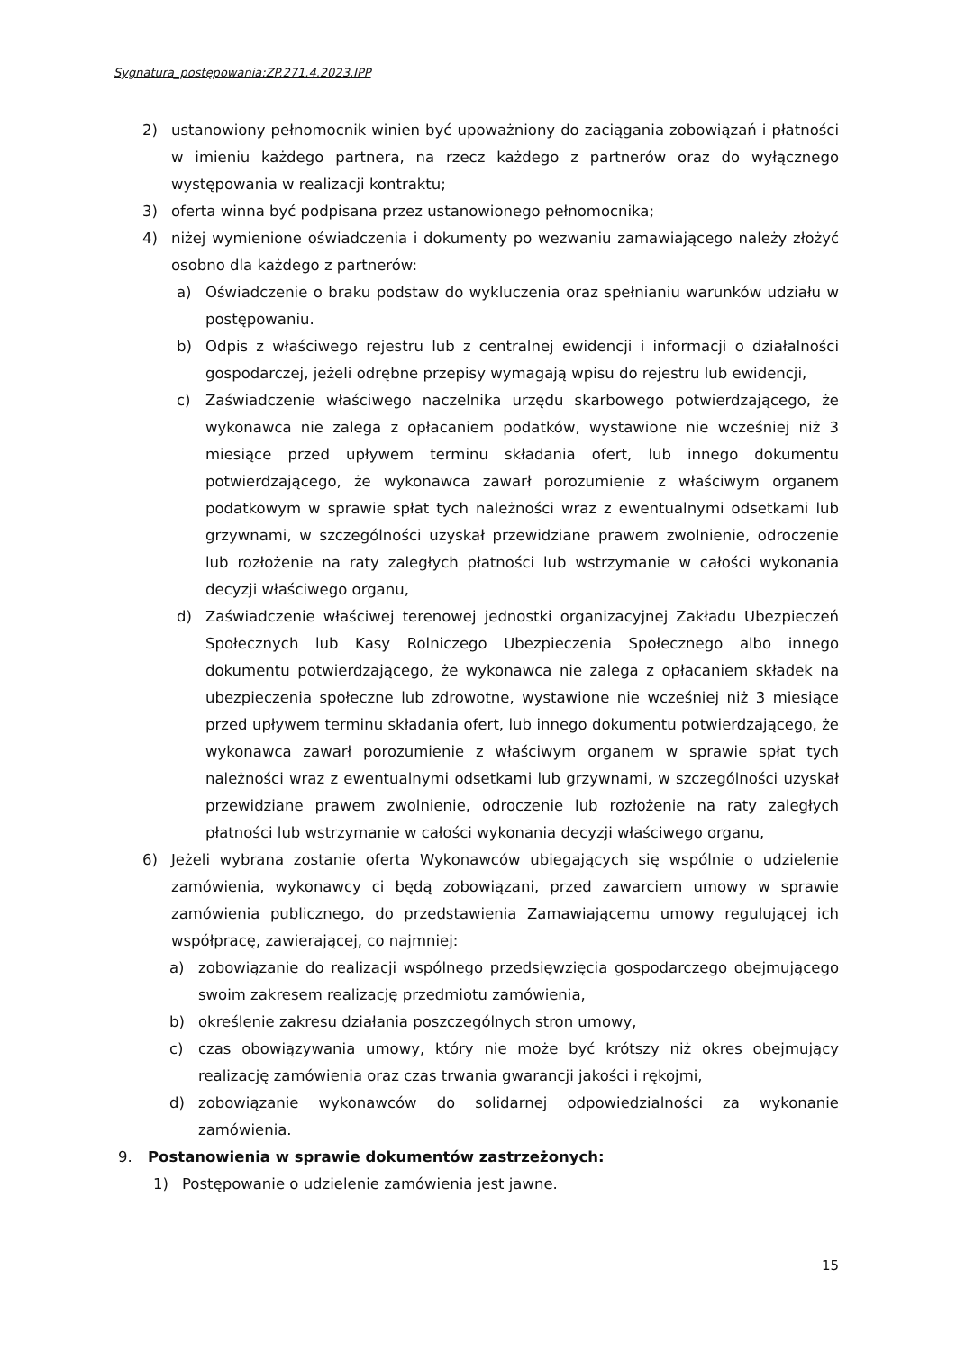Sygnatura_postępowania:ZP.271.4.2023.IPP
2) ustanowiony pełnomocnik winien być upoważniony do zaciągania zobowiązań i płatności w imieniu każdego partnera, na rzecz każdego z partnerów oraz do wyłącznego występowania w realizacji kontraktu;
3) oferta winna być podpisana przez ustanowionego pełnomocnika;
4) niżej wymienione oświadczenia i dokumenty po wezwaniu zamawiającego należy złożyć osobno dla każdego z partnerów:
a) Oświadczenie o braku podstaw do wykluczenia oraz spełnianiu warunków udziału w postępowaniu.
b) Odpis z właściwego rejestru lub z centralnej ewidencji i informacji o działalności gospodarczej, jeżeli odrębne przepisy wymagają wpisu do rejestru lub ewidencji,
c) Zaświadczenie właściwego naczelnika urzędu skarbowego potwierdzającego, że wykonawca nie zalega z opłacaniem podatków, wystawione nie wcześniej niż 3 miesiące przed upływem terminu składania ofert, lub innego dokumentu potwierdzającego, że wykonawca zawarł porozumienie z właściwym organem podatkowym w sprawie spłat tych należności wraz z ewentualnymi odsetkami lub grzywnami, w szczególności uzyskał przewidziane prawem zwolnienie, odroczenie lub rozłożenie na raty zaległych płatności lub wstrzymanie w całości wykonania decyzji właściwego organu,
d) Zaświadczenie właściwej terenowej jednostki organizacyjnej Zakładu Ubezpieczeń Społecznych lub Kasy Rolniczego Ubezpieczenia Społecznego albo innego dokumentu potwierdzającego, że wykonawca nie zalega z opłacaniem składek na ubezpieczenia społeczne lub zdrowotne, wystawione nie wcześniej niż 3 miesiące przed upływem terminu składania ofert, lub innego dokumentu potwierdzającego, że wykonawca zawarł porozumienie z właściwym organem w sprawie spłat tych należności wraz z ewentualnymi odsetkami lub grzywnami, w szczególności uzyskał przewidziane prawem zwolnienie, odroczenie lub rozłożenie na raty zaległych płatności lub wstrzymanie w całości wykonania decyzji właściwego organu,
6) Jeżeli wybrana zostanie oferta Wykonawców ubiegających się wspólnie o udzielenie zamówienia, wykonawcy ci będą zobowiązani, przed zawarciem umowy w sprawie zamówienia publicznego, do przedstawienia Zamawiającemu umowy regulującej ich współpracę, zawierającej, co najmniej:
a) zobowiązanie do realizacji wspólnego przedsięwzięcia gospodarczego obejmującego swoim zakresem realizację przedmiotu zamówienia,
b) określenie zakresu działania poszczególnych stron umowy,
c) czas obowiązywania umowy, który nie może być krótszy niż okres obejmujący realizację zamówienia oraz czas trwania gwarancji jakości i rękojmi,
d) zobowiązanie wykonawców do solidarnej odpowiedzialności za wykonanie zamówienia.
9. Postanowienia w sprawie dokumentów zastrzeżonych:
1) Postępowanie o udzielenie zamówienia jest jawne.
15